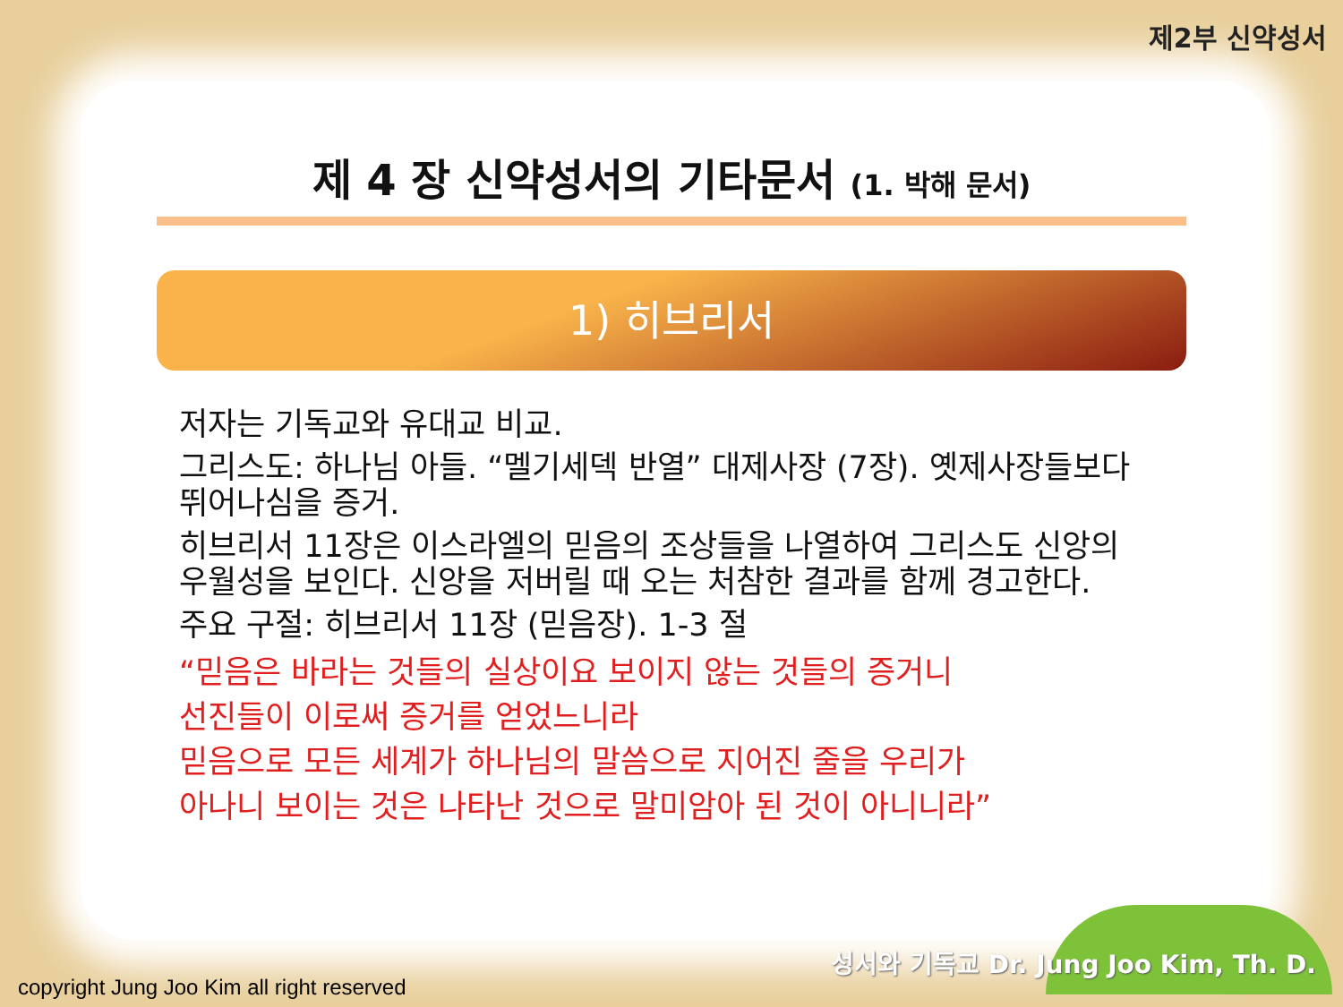제2부 신약성서
제 4 장 신약성서의 기타문서 (1. 박해 문서)
1) 히브리서
저자는 기독교와 유대교 비교.
그리스도: 하나님 아들. “멜기세덱 반열” 대제사장 (7장). 옛제사장들보다 뛰어나심을 증거.
히브리서 11장은 이스라엘의 믿음의 조상들을 나열하여 그리스도 신앙의 우월성을 보인다. 신앙을 저버릴 때 오는 처참한 결과를 함께 경고한다.
주요 구절: 히브리서 11장 (믿음장). 1-3 절
“믿음은 바라는 것들의 실상이요 보이지 않는 것들의 증거니
선진들이 이로써 증거를 얻었느니라
믿음으로 모든 세계가 하나님의 말씀으로 지어진 줄을 우리가
아나니 보이는 것은 나타난 것으로 말미암아 된 것이 아니니라”
copyright Jung Joo Kim all right reserved
성서와 기독교 Dr. Jung Joo Kim, Th. D.